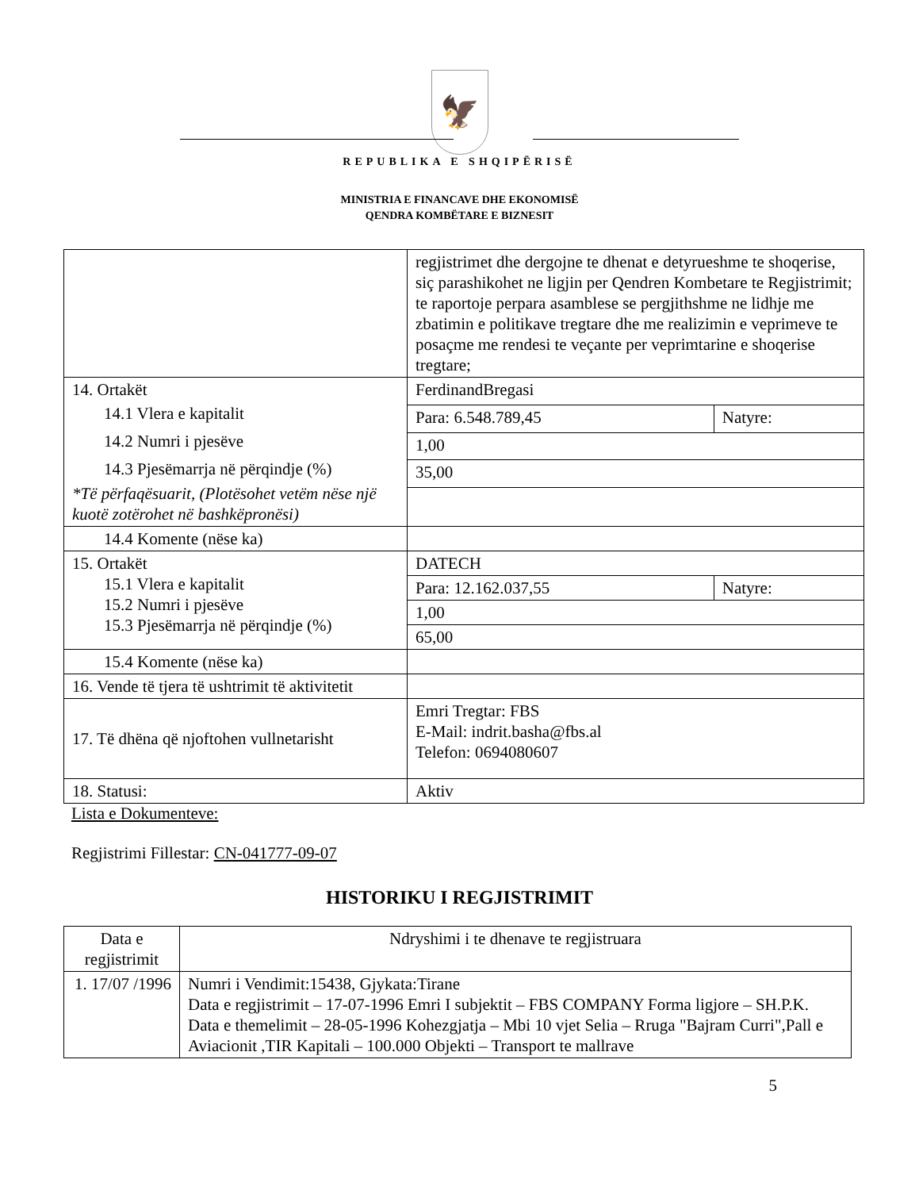🦅
REPUBLIKA E SHQIPËRISË
MINISTRIA E FINANCAVE DHE EKONOMISË
QENDRA KOMBËTARE E BIZNESIT
| | regjistrimet dhe dergojne te dhenat e detyrueshme te shoqerise, siç parashikohet ne ligjin per Qendren Kombetare te Regjistrimit; te raportoje perpara asamblese se pergjithshme ne lidhje me zbatimin e politikave tregtare dhe me realizimin e veprimeve te posaçme me rendesi te veçante per veprimtarine e shoqerise tregtare; | |
| 14. Ortakët 14.1 Vlera e kapitalit 14.2 Numri i pjesëve 14.3 Pjesëmarrja në përqindje (%) *Të përfaqësuarit, (Plotësohet vetëm nëse një kuotë zotërohet në bashkëpronësi) | FerdinandBregasi | |
| | Para: 6.548.789,45 | Natyre: |
| | 1,00 | |
| | 35,00 | |
| 14.4 Komente (nëse ka) | | |
| 15. Ortakët 15.1 Vlera e kapitalit 15.2 Numri i pjesëve 15.3 Pjesëmarrja në përqindje (%) | DATECH | |
| | Para: 12.162.037,55 | Natyre: |
| | 1,00 | |
| | 65,00 | |
| 15.4 Komente (nëse ka) | | |
| 16. Vende të tjera të ushtrimit të aktivitetit | | |
| 17. Të dhëna që njoftohen vullnetarisht | Emri Tregtar: FBS E-Mail: indrit.basha@fbs.al Telefon: 0694080607 | |
| 18. Statusi: | Aktiv | |
Lista e Dokumenteve:
Regjistrimi Fillestar: CN-041777-09-07
HISTORIKU I REGJISTRIMIT
| Data e regjistrimit | Ndryshimi i te dhenave te regjistruara |
| --- | --- |
| 1. 17/07 /1996 | Numri i Vendimit:15438, Gjykata:Tirane Data e regjistrimit – 17-07-1996 Emri I subjektit – FBS COMPANY Forma ligjore – SH.P.K. Data e themelimit – 28-05-1996 Kohezgjatja – Mbi 10 vjet Selia – Rruga "Bajram Curri",Pall e Aviacionit ,TIR Kapitali – 100.000 Objekti – Transport te mallrave |
5